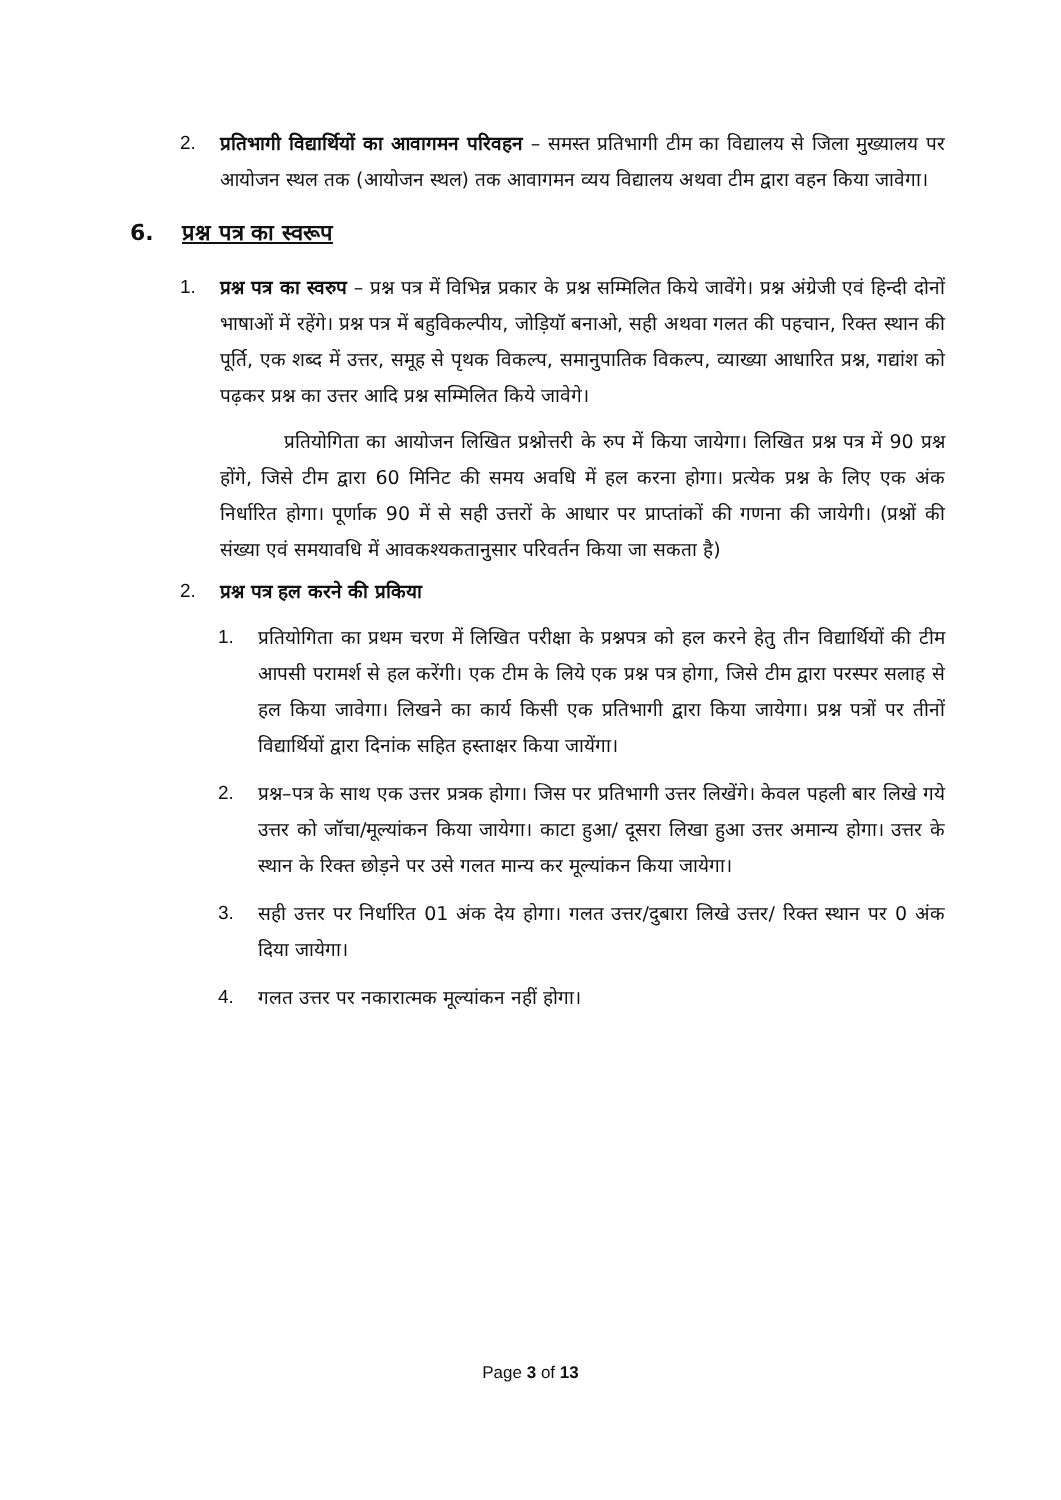2. प्रतिभागी विद्यार्थियों का आवागमन परिवहन – समस्त प्रतिभागी टीम का विद्यालय से जिला मुख्यालय पर आयोजन स्थल तक (आयोजन स्थल) तक आवागमन व्यय विद्यालय अथवा टीम द्वारा वहन किया जावेगा।
6. प्रश्न पत्र का स्वरूप
1. प्रश्न पत्र का स्वरुप – प्रश्न पत्र में विभिन्न प्रकार के प्रश्न सम्मिलित किये जावेंगे। प्रश्न अंग्रेजी एवं हिन्दी दोनों भाषाओं में रहेंगे। प्रश्न पत्र में बहुविकल्पीय, जोड़ियॉ बनाओ, सही अथवा गलत की पहचान, रिक्त स्थान की पूर्ति, एक शब्द में उत्तर, समूह से पृथक विकल्प, समानुपातिक विकल्प, व्याख्या आधारित प्रश्न, गद्यांश को पढ़कर प्रश्न का उत्तर आदि प्रश्न सम्मिलित किये जावेगे।
प्रतियोगिता का आयोजन लिखित प्रश्नोत्तरी के रुप में किया जायेगा। लिखित प्रश्न पत्र में 90 प्रश्न होंगे, जिसे टीम द्वारा 60 मिनिट की समय अवधि में हल करना होगा। प्रत्येक प्रश्न के लिए एक अंक निर्धारित होगा। पूर्णाक 90 में से सही उत्तरों के आधार पर प्राप्तांकों की गणना की जायेगी। (प्रश्नों की संख्या एवं समयावधि में आवकश्यकतानुसार परिवर्तन किया जा सकता है)
2. प्रश्न पत्र हल करने की प्रकिया
1. प्रतियोगिता का प्रथम चरण में लिखित परीक्षा के प्रश्नपत्र को हल करने हेतु तीन विद्यार्थियों की टीम आपसी परामर्श से हल करेंगी। एक टीम के लिये एक प्रश्न पत्र होगा, जिसे टीम द्वारा परस्पर सलाह से हल किया जावेगा। लिखने का कार्य किसी एक प्रतिभागी द्वारा किया जायेगा। प्रश्न पत्रों पर तीनों विद्यार्थियों द्वारा दिनांक सहित हस्ताक्षर किया जायेंगा।
2. प्रश्न–पत्र के साथ एक उत्तर प्रत्रक होगा। जिस पर प्रतिभागी उत्तर लिखेंगे। केवल पहली बार लिखे गये उत्तर को जॉचा/मूल्यांकन किया जायेगा। काटा हुआ/ दूसरा लिखा हुआ उत्तर अमान्य होगा। उत्तर के स्थान के रिक्त छोड़ने पर उसे गलत मान्य कर मूल्यांकन किया जायेगा।
3. सही उत्तर पर निर्धारित 01 अंक देय होगा। गलत उत्तर/दुबारा लिखे उत्तर/ रिक्त स्थान पर 0 अंक दिया जायेगा।
4. गलत उत्तर पर नकारात्मक मूल्यांकन नहीं होगा।
Page 3 of 13